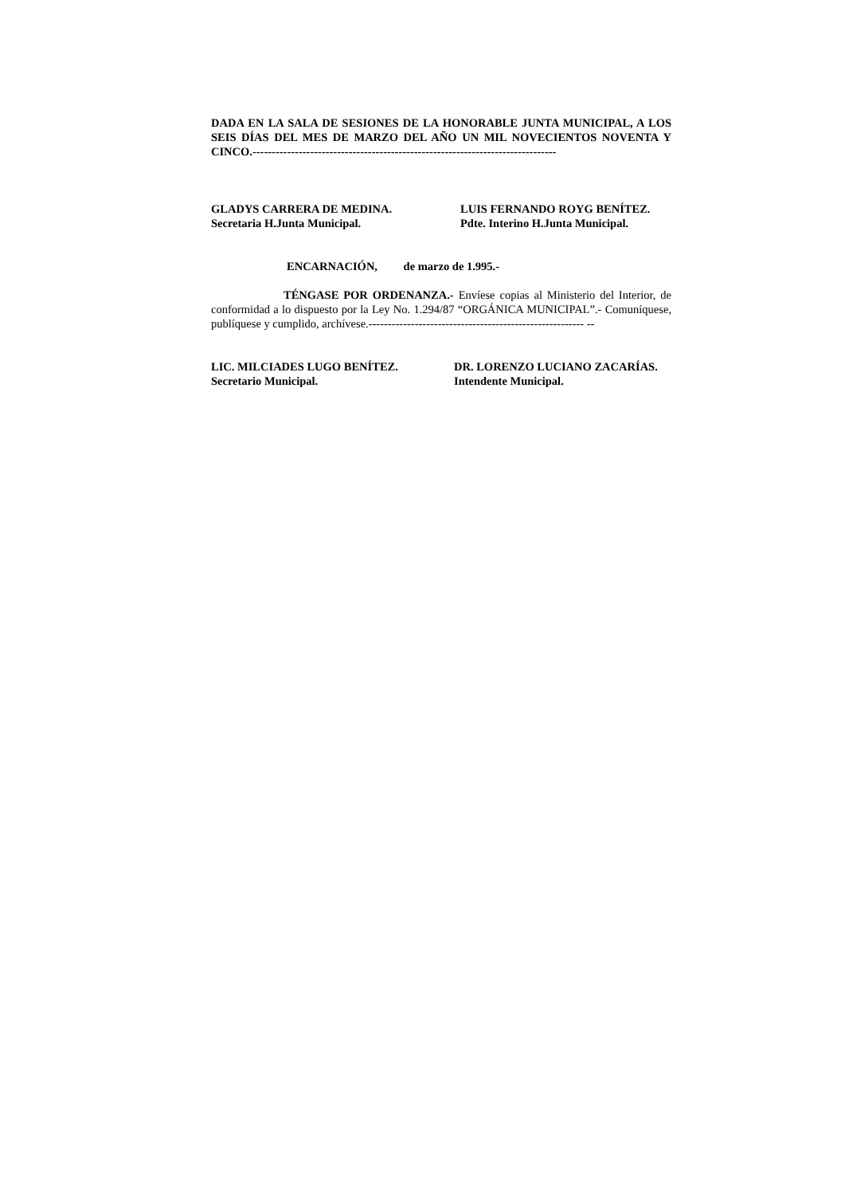DADA EN LA SALA DE SESIONES DE LA HONORABLE JUNTA MUNICIPAL, A LOS SEIS DÍAS DEL MES DE MARZO DEL AÑO UN MIL NOVECIENTOS NOVENTA Y CINCO.-------------------------------------------------------------------------------
GLADYS CARRERA DE MEDINA.
Secretaria H.Junta Municipal.
LUIS FERNANDO ROYG BENÍTEZ.
Pdte. Interino H.Junta Municipal.
ENCARNACIÓN, de marzo de 1.995.-
TÉNGASE POR ORDENANZA.- Envíese copias al Ministerio del Interior, de conformidad a lo dispuesto por la Ley No. 1.294/87 “ORGÁNICA MUNICIPAL”.- Comuníquese, publíquese y cumplido, archívese.-------------------------------------------------------- --
LIC. MILCIADES LUGO BENÍTEZ.
Secretario Municipal.
DR. LORENZO LUCIANO ZACARÍAS.
Intendente Municipal.